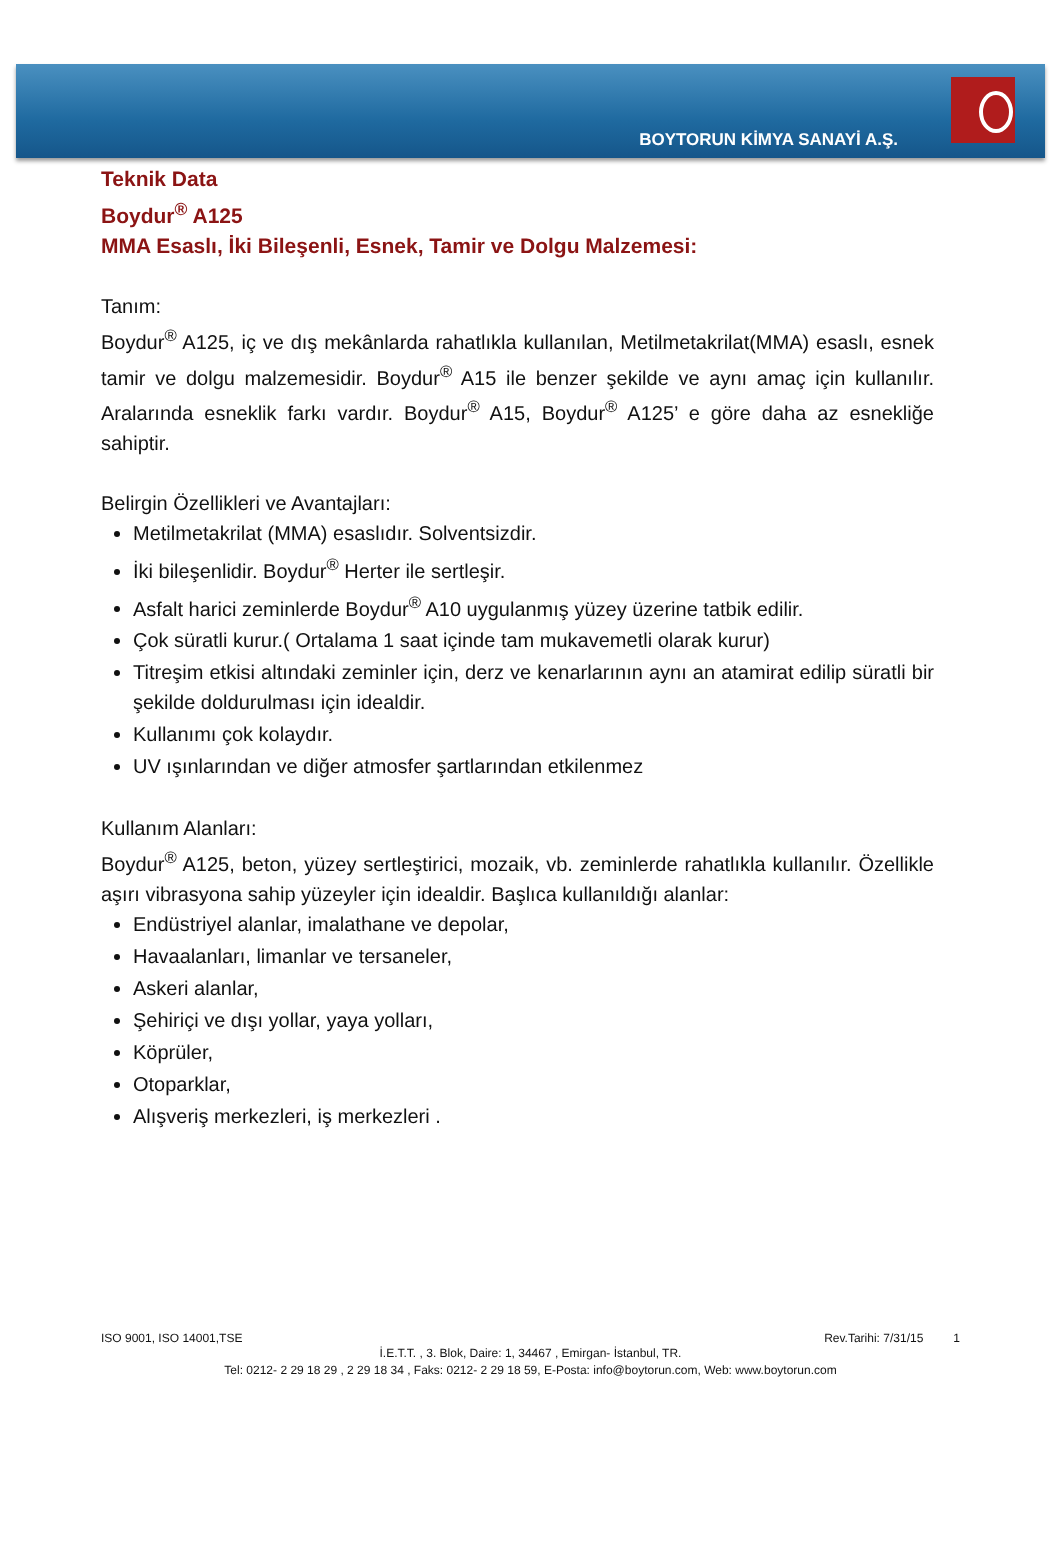BOYTORUN KİMYA SANAYİ A.Ş.
Teknik Data
Boydur<sup>®</sup> A125
MMA Esaslı, İki Bileşenli, Esnek, Tamir ve Dolgu Malzemesi:
Tanım:
Boydur<sup>®</sup> A125, iç ve dış mekânlarda rahatlıkla kullanılan, Metilmetakrilat(MMA) esaslı, esnek tamir ve dolgu malzemesidir. Boydur<sup>®</sup> A15 ile benzer şekilde ve aynı amaç için kullanılır. Aralarında esneklik farkı vardır. Boydur<sup>®</sup> A15, Boydur<sup>®</sup> A125’ e göre daha az esnekliğe sahiptir.
Belirgin Özellikleri ve Avantajları:
Metilmetakrilat (MMA) esaslıdır. Solventsizdir.
İki bileşenlidir. Boydur<sup>®</sup> Herter ile sertleşir.
Asfalt harici zeminlerde Boydur<sup>®</sup> A10 uygulanmış yüzey üzerine tatbik edilir.
Çok süratli kurur.( Ortalama 1 saat içinde tam mukavemetli olarak kurur)
Titreşim etkisi altındaki zeminler için, derz ve kenarlarının aynı an atamirat edilip süratli bir şekilde doldurulması için idealdir.
Kullanımı çok kolaydır.
UV ışınlarından ve diğer atmosfer şartlarından etkilenmez
Kullanım Alanları:
Boydur<sup>®</sup> A125, beton, yüzey sertleştirici, mozaik, vb. zeminlerde rahatlıkla kullanılır. Özellikle aşırı vibrasyona sahip yüzeyler için idealdir. Başlıca kullanıldığı alanlar:
Endüstriyel alanlar, imalathane ve depolar,
Havaalanları, limanlar ve tersaneler,
Askeri alanlar,
Şehiriçi ve dışı yollar, yaya yolları,
Köprüler,
Otoparklar,
Alışveriş merkezleri, iş merkezleri .
ISO 9001, ISO 14001,TSE Rev.Tarihi: 7/31/15 1
İ.E.T.T. , 3. Blok, Daire: 1, 34467 , Emirgan- İstanbul, TR.
Tel: 0212- 2 29 18 29 , 2 29 18 34 , Faks: 0212- 2 29 18 59, E-Posta: info@boytorun.com, Web: www.boytorun.com